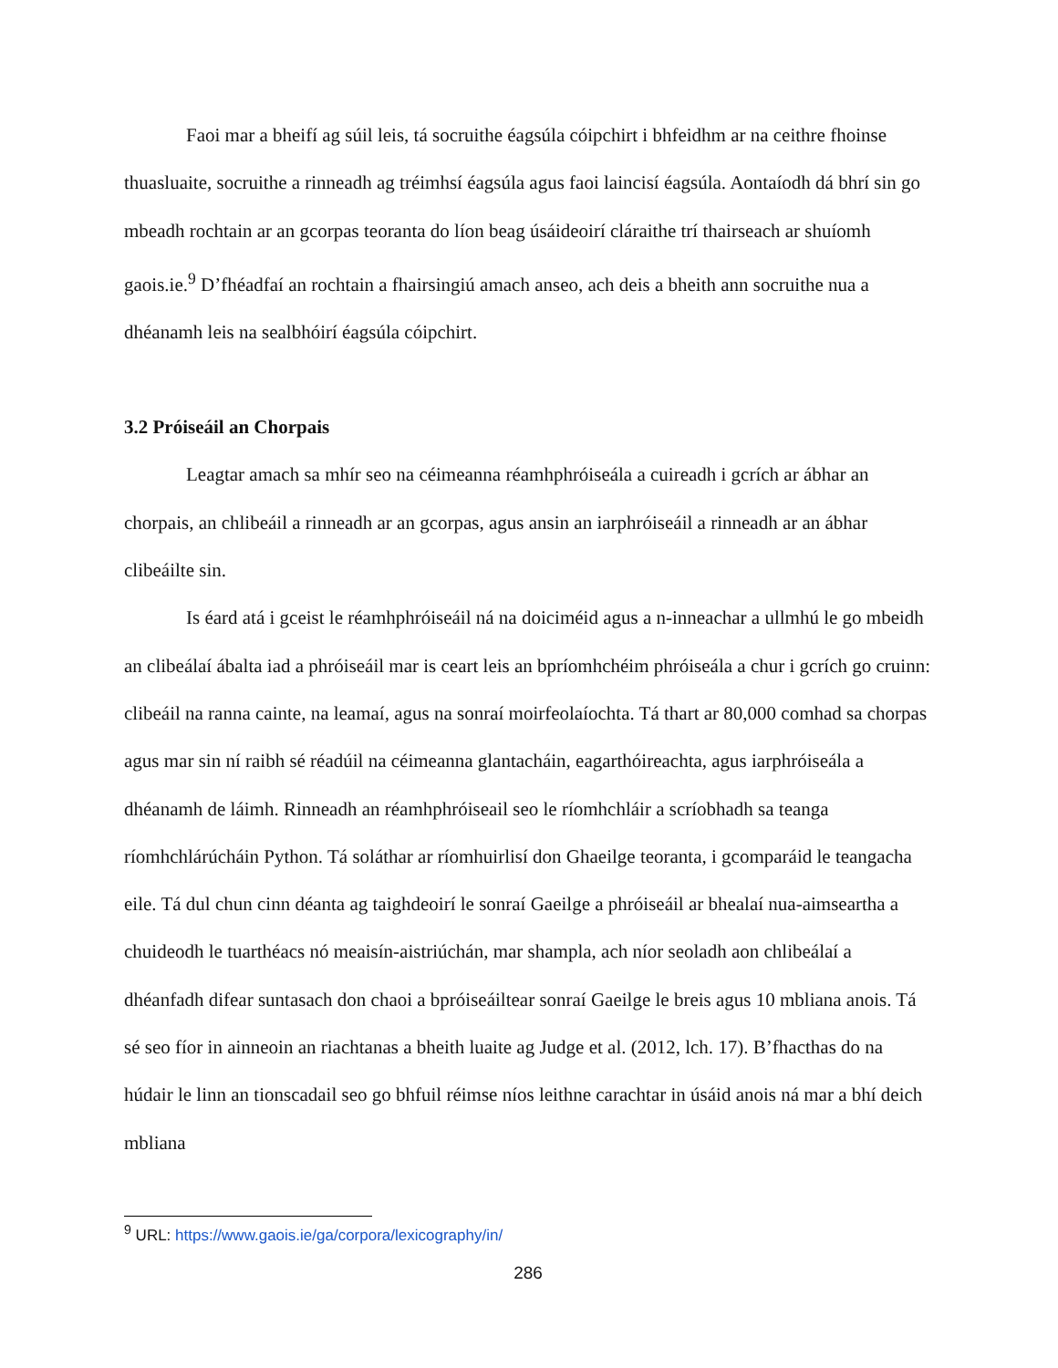Faoi mar a bheifí ag súil leis, tá socruithe éagsúla cóipchirt i bhfeidhm ar na ceithre fhoinse thuasluaite, socruithe a rinneadh ag tréimhsí éagsúla agus faoi laincisí éagsúla. Aontaíodh dá bhrí sin go mbeadh rochtain ar an gcorpas teoranta do líon beag úsáideoirí cláraithe trí thairseach ar shuíomh gaois.ie.<sup>9</sup> D’fhéadfaí an rochtain a fhairsingiú amach anseo, ach deis a bheith ann socruithe nua a dhéanamh leis na sealbhóirí éagsúla cóipchirt.
3.2 Próiseáil an Chorpais
Leagtar amach sa mhír seo na céimeanna réamhphróiseála a cuireadh i gcrích ar ábhar an chorpais, an chlibeáil a rinneadh ar an gcorpas, agus ansin an iarphróiseáil a rinneadh ar an ábhar clibeáilte sin.
Is éard atá i gceist le réamhphróiseáil ná na doiciméid agus a n-inneachar a ullmhú le go mbeidh an clibeálaí ábalta iad a phróiseáil mar is ceart leis an bpríomhchéim phróiseála a chur i gcrích go cruinn: clibeáil na ranna cainte, na leamaí, agus na sonraí moirfeolaíochta. Tá thart ar 80,000 comhad sa chorpas agus mar sin ní raibh sé réadúil na céimeanna glantacháin, eagarthóireachta, agus iarphróiseála a dhéanamh de láimh. Rinneadh an réamhphróiseail seo le ríomhchláir a scríobhadh sa teanga ríomhchlárúcháin Python. Tá soláthar ar ríomhuirlisí don Ghaeilge teoranta, i gcomparáid le teangacha eile. Tá dul chun cinn déanta ag taighdeoirí le sonraí Gaeilge a phróiseáil ar bhealaí nua-aimseartha a chuideodh le tuarthéacs nó meaisín-aistriúchán, mar shampla, ach níor seoladh aon chlibeálaí a dhéanfadh difear suntasach don chaoi a bpróiseáiltear sonraí Gaeilge le breis agus 10 mbliana anois. Tá sé seo fíor in ainneoin an riachtanas a bheith luaite ag Judge et al. (2012, lch. 17). B’fhacthas do na húdair le linn an tionscadail seo go bhfuil réimse níos leithne carachtar in úsáid anois ná mar a bhí deich mbliana
<sup>9</sup> URL: https://www.gaois.ie/ga/corpora/lexicography/in/
286